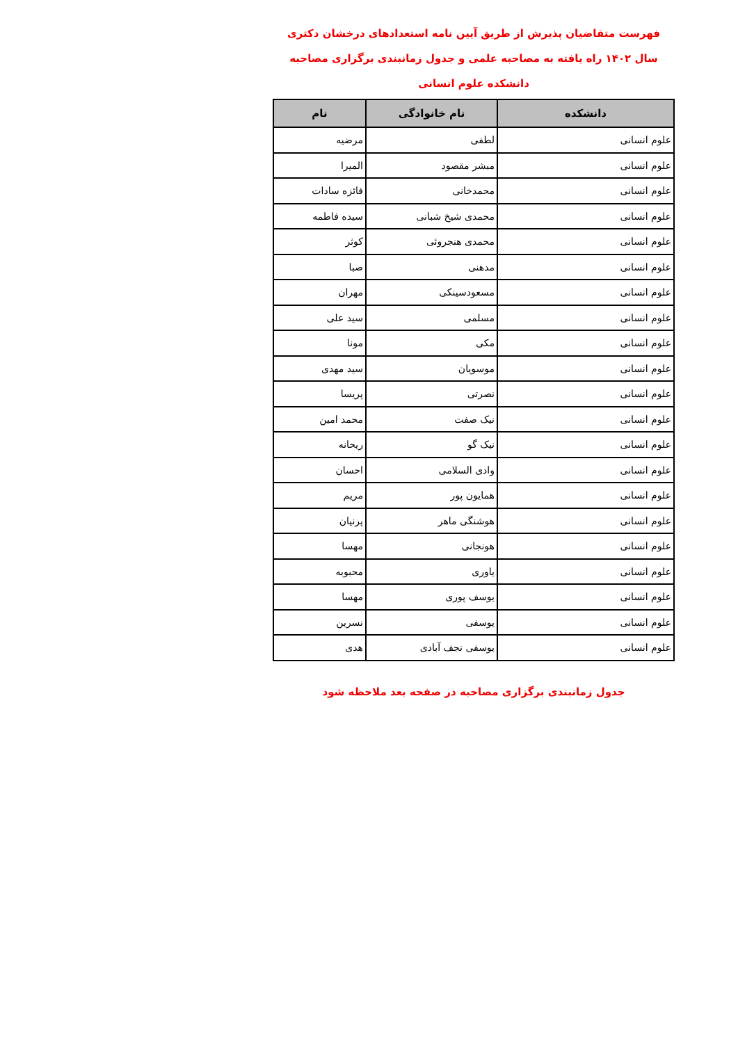فهرست متقاضیان پذیرش از طریق آیین نامه استعدادهای درخشان دکتری
سال ۱۴۰۲ راه یافته به مصاحبه علمی و جدول زمانبندی برگزاری مصاحبه
دانشکده علوم انسانی
| دانشکده | نام خانوادگی | نام |
| --- | --- | --- |
| علوم انسانی | لطفی | مرضیه |
| علوم انسانی | مبشر مقصود | المیرا |
| علوم انسانی | محمدخانی | فائزه سادات |
| علوم انسانی | محمدی شیخ شبانی | سیده فاطمه |
| علوم انسانی | محمدی هنجروئی | کوثر |
| علوم انسانی | مدهنی | صبا |
| علوم انسانی | مسعودسینکی | مهران |
| علوم انسانی | مسلمی | سید علی |
| علوم انسانی | مکی | مونا |
| علوم انسانی | موسویان | سید مهدی |
| علوم انسانی | نصرتی | پریسا |
| علوم انسانی | نیک صفت | محمد امین |
| علوم انسانی | نیک گو | ریحانه |
| علوم انسانی | وادی السلامی | احسان |
| علوم انسانی | همایون پور | مریم |
| علوم انسانی | هوشنگی ماهر | پرنیان |
| علوم انسانی | هونجانی | مهسا |
| علوم انسانی | یاوری | محبوبه |
| علوم انسانی | یوسف پوری | مهسا |
| علوم انسانی | یوسفی | نسرین |
| علوم انسانی | یوسفی نجف آبادی | هدی |
جدول زمانبندی برگزاری مصاحبه در صفحه بعد ملاحظه شود